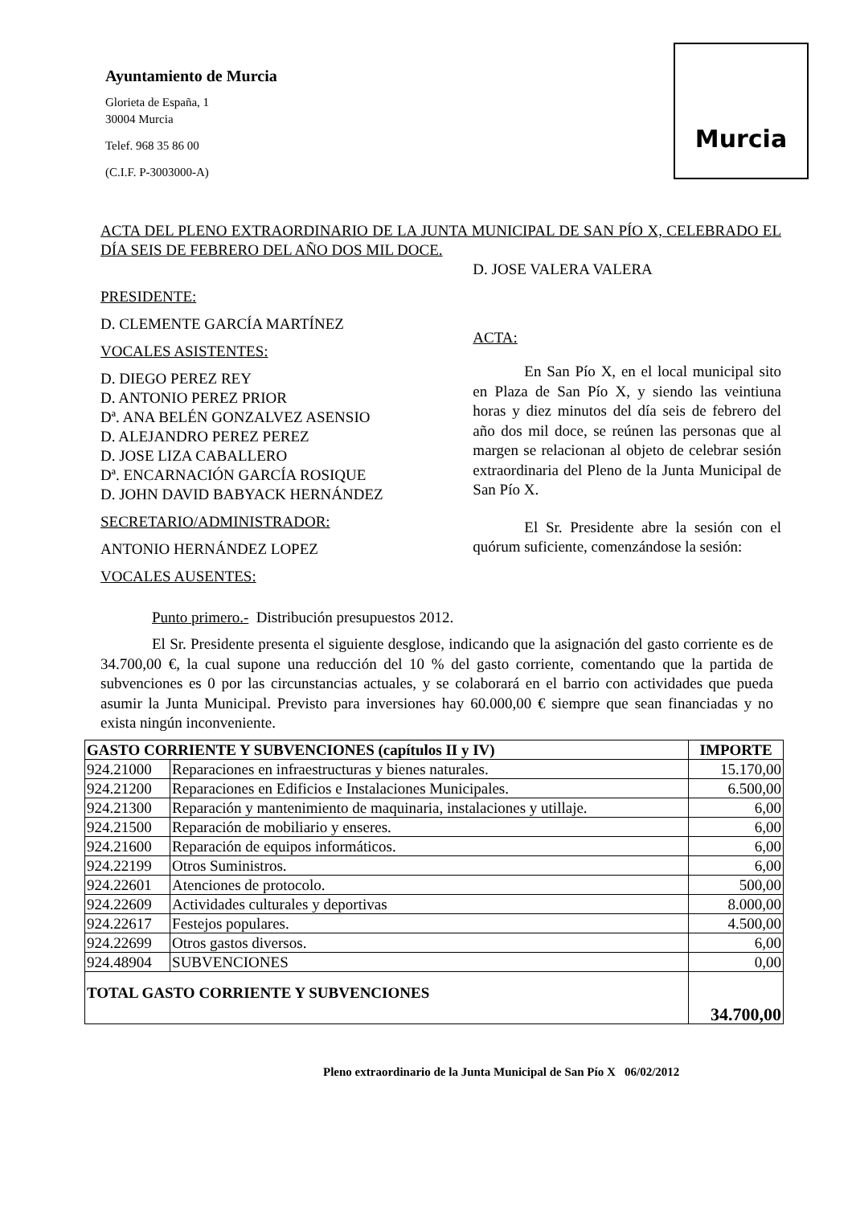Ayuntamiento de Murcia
Glorieta de España, 1
30004 Murcia
Telef. 968 35 86 00
(C.I.F. P-3003000-A)
Murcia
ACTA DEL PLENO EXTRAORDINARIO DE LA JUNTA MUNICIPAL DE SAN PÍO X, CELEBRADO EL DÍA SEIS DE FEBRERO DEL AÑO DOS MIL DOCE.
PRESIDENTE:
D. CLEMENTE GARCÍA MARTÍNEZ
VOCALES ASISTENTES:
D. DIEGO PEREZ REY
D. ANTONIO PEREZ PRIOR
Dª. ANA BELÉN GONZALVEZ ASENSIO
D. ALEJANDRO PEREZ PEREZ
D. JOSE LIZA CABALLERO
Dª. ENCARNACIÓN GARCÍA ROSIQUE
D. JOHN DAVID BABYACK HERNÁNDEZ
SECRETARIO/ADMINISTRADOR:
ANTONIO HERNÁNDEZ LOPEZ
VOCALES AUSENTES:
D. JOSE VALERA VALERA
ACTA:
En San Pío X, en el local municipal sito en Plaza de San Pío X, y siendo las veintiuna horas y diez minutos del día seis de febrero del año dos mil doce, se reúnen las personas que al margen se relacionan al objeto de celebrar sesión extraordinaria del Pleno de la Junta Municipal de San Pío X.
El Sr. Presidente abre la sesión con el quórum suficiente, comenzándose la sesión:
Punto primero.- Distribución presupuestos 2012.
El Sr. Presidente presenta el siguiente desglose, indicando que la asignación del gasto corriente es de 34.700,00 €, la cual supone una reducción del 10 % del gasto corriente, comentando que la partida de subvenciones es 0 por las circunstancias actuales, y se colaborará en el barrio con actividades que pueda asumir la Junta Municipal. Previsto para inversiones hay 60.000,00 € siempre que sean financiadas y no exista ningún inconveniente.
| GASTO CORRIENTE Y SUBVENCIONES (capítulos II y IV) | | IMPORTE |
| --- | --- | --- |
| 924.21000 | Reparaciones en infraestructuras y bienes naturales. | 15.170,00 |
| 924.21200 | Reparaciones en Edificios e Instalaciones Municipales. | 6.500,00 |
| 924.21300 | Reparación y mantenimiento de maquinaria, instalaciones y utillaje. | 6,00 |
| 924.21500 | Reparación de mobiliario y enseres. | 6,00 |
| 924.21600 | Reparación de equipos informáticos. | 6,00 |
| 924.22199 | Otros Suministros. | 6,00 |
| 924.22601 | Atenciones de protocolo. | 500,00 |
| 924.22609 | Actividades culturales y deportivas | 8.000,00 |
| 924.22617 | Festejos populares. | 4.500,00 |
| 924.22699 | Otros gastos diversos. | 6,00 |
| 924.48904 | SUBVENCIONES | 0,00 |
| TOTAL GASTO CORRIENTE Y SUBVENCIONES | | 34.700,00 |
Pleno extraordinario de la Junta Municipal de San Pío X 06/02/2012